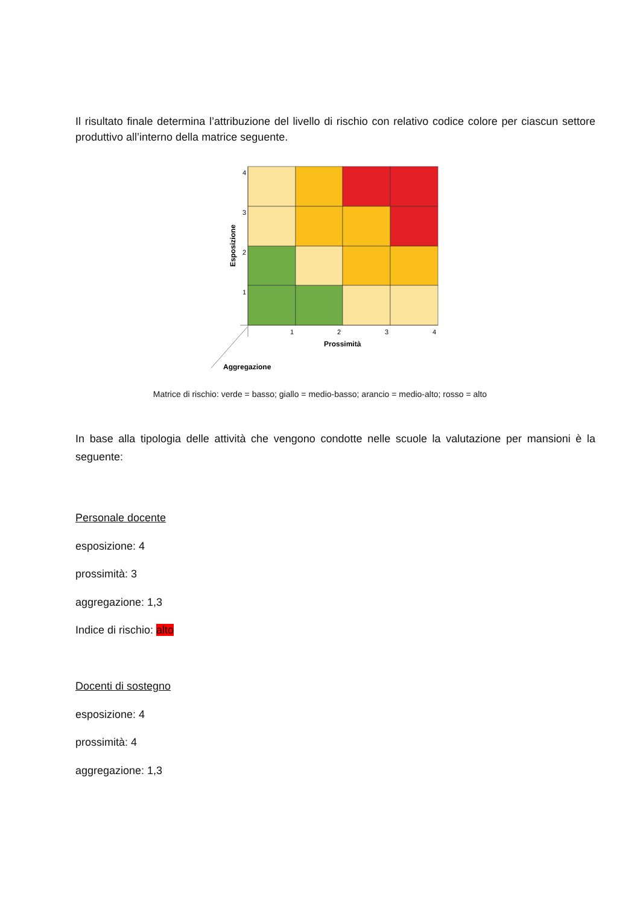Il risultato finale determina l’attribuzione del livello di rischio con relativo codice colore per ciascun settore produttivo all’interno della matrice seguente.
4
3
2
1
1
2
3
4
Prossimità
Aggregazione
Esposizione
Matrice di rischio: verde = basso; giallo = medio-basso; arancio = medio-alto; rosso = alto
In base alla tipologia delle attività che vengono condotte nelle scuole la valutazione per mansioni è la seguente:
Personale docente
esposizione: 4
prossimità: 3
aggregazione: 1,3
Indice di rischio: alto
Docenti di sostegno
esposizione: 4
prossimità: 4
aggregazione: 1,3